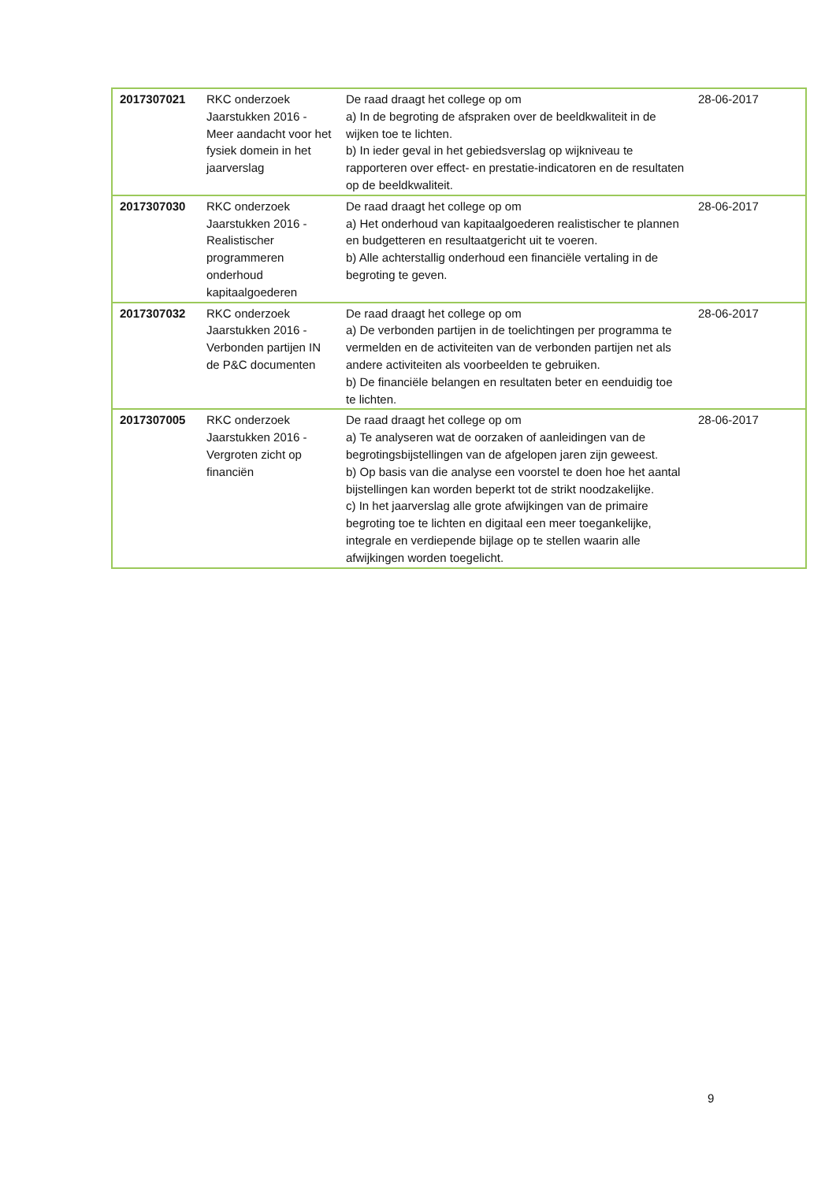| 2017307021 | RKC onderzoek Jaarstukken 2016 - Meer aandacht voor het fysiek domein in het jaarverslag | De raad draagt het college op om a) In de begroting de afspraken over de beeldkwaliteit in de wijken toe te lichten. b) In ieder geval in het gebiedsverslag op wijkniveau te rapporteren over effect- en prestatie-indicatoren en de resultaten op de beeldkwaliteit. | 28-06-2017 |
| 2017307030 | RKC onderzoek Jaarstukken 2016 - Realistischer programmeren onderhoud kapitaalgoederen | De raad draagt het college op om a) Het onderhoud van kapitaalgoederen realistischer te plannen en budgetteren en resultaatgericht uit te voeren. b) Alle achterstallig onderhoud een financiële vertaling in de begroting te geven. | 28-06-2017 |
| 2017307032 | RKC onderzoek Jaarstukken 2016 - Verbonden partijen IN de P&C documenten | De raad draagt het college op om a) De verbonden partijen in de toelichtingen per programma te vermelden en de activiteiten van de verbonden partijen net als andere activiteiten als voorbeelden te gebruiken. b) De financiële belangen en resultaten beter en eenduidig toe te lichten. | 28-06-2017 |
| 2017307005 | RKC onderzoek Jaarstukken 2016 - Vergroten zicht op financiën | De raad draagt het college op om a) Te analyseren wat de oorzaken of aanleidingen van de begrotingsbijstellingen van de afgelopen jaren zijn geweest. b) Op basis van die analyse een voorstel te doen hoe het aantal bijstellingen kan worden beperkt tot de strikt noodzakelijke. c) In het jaarverslag alle grote afwijkingen van de primaire begroting toe te lichten en digitaal een meer toegankelijke, integrale en verdiepende bijlage op te stellen waarin alle afwijkingen worden toegelicht. | 28-06-2017 |
9